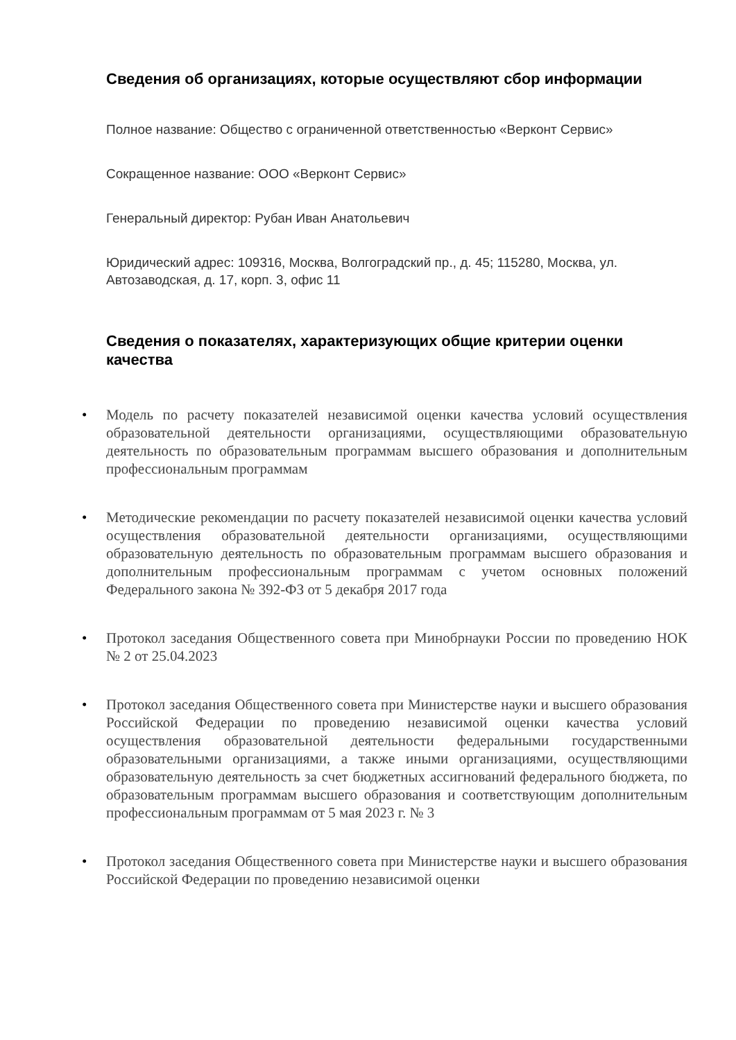Сведения об организациях, которые осуществляют сбор информации
Полное название: Общество с ограниченной ответственностью «Верконт Сервис»
Сокращенное название: ООО «Верконт Сервис»
Генеральный директор: Рубан Иван Анатольевич
Юридический адрес: 109316, Москва, Волгоградский пр., д. 45; 115280, Москва, ул. Автозаводская, д. 17, корп. 3, офис 11
Сведения о показателях, характеризующих общие критерии оценки качества
• Модель по расчету показателей независимой оценки качества условий осуществления образовательной деятельности организациями, осуществляющими образовательную деятельность по образовательным программам высшего образования и дополнительным профессиональным программам
• Методические рекомендации по расчету показателей независимой оценки качества условий осуществления образовательной деятельности организациями, осуществляющими образовательную деятельность по образовательным программам высшего образования и дополнительным профессиональным программам с учетом основных положений Федерального закона № 392-ФЗ от 5 декабря 2017 года
• Протокол заседания Общественного совета при Минобрнауки России по проведению НОК № 2 от 25.04.2023
• Протокол заседания Общественного совета при Министерстве науки и высшего образования Российской Федерации по проведению независимой оценки качества условий осуществления образовательной деятельности федеральными государственными образовательными организациями, а также иными организациями, осуществляющими образовательную деятельность за счет бюджетных ассигнований федерального бюджета, по образовательным программам высшего образования и соответствующим дополнительным профессиональным программам от 5 мая 2023 г. № 3
• Протокол заседания Общественного совета при Министерстве науки и высшего образования Российской Федерации по проведению независимой оценки